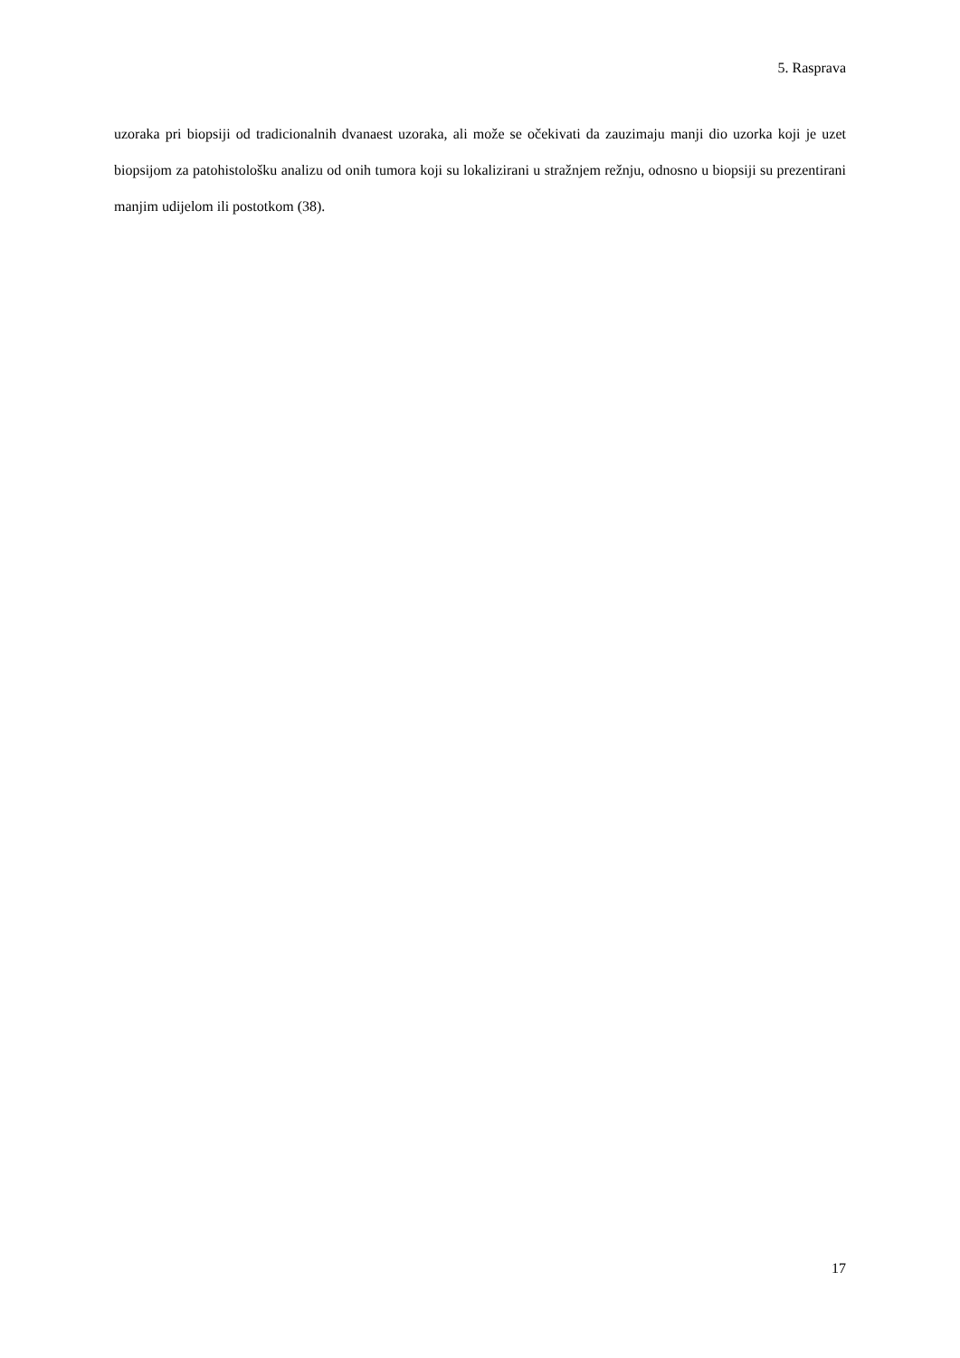5. Rasprava
uzoraka pri biopsiji od tradicionalnih dvanaest uzoraka, ali može se očekivati da zauzimaju manji dio uzorka koji je uzet biopsijom za patohistološku analizu od onih tumora koji su lokalizirani u stražnjem režnju, odnosno u biopsiji su prezentirani manjim udijelom ili postotkom (38).
17